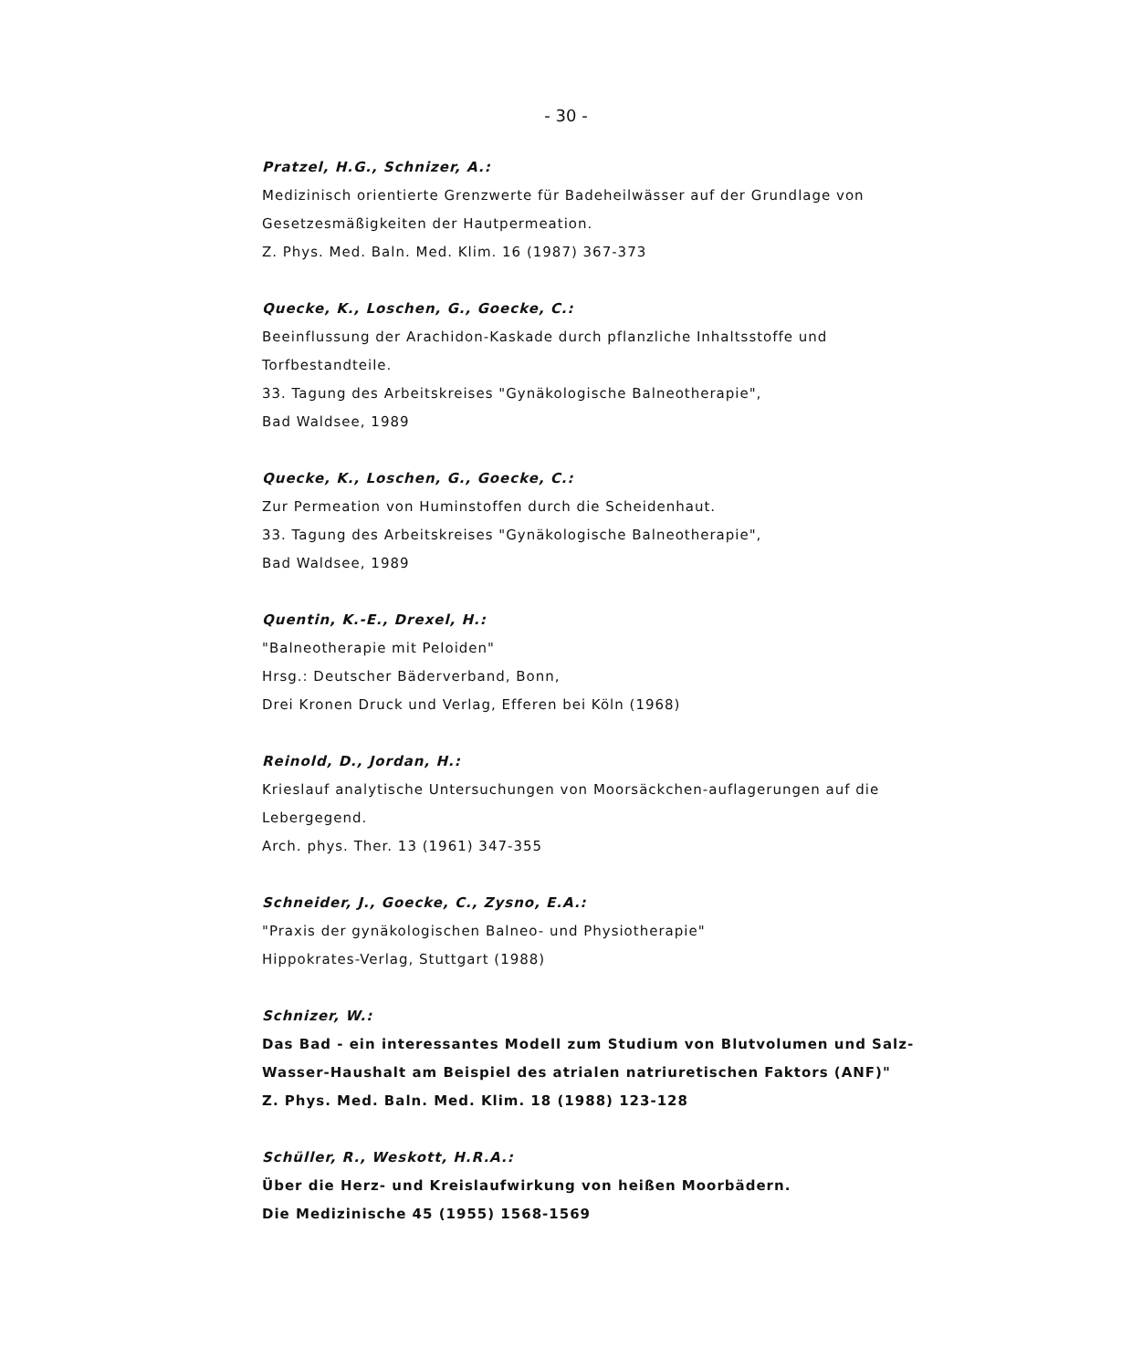- 30 -
Pratzel, H.G., Schnizer, A.:
Medizinisch orientierte Grenzwerte für Badeheilwässer auf der Grundlage von Gesetzesmäßigkeiten der Hautpermeation.
Z. Phys. Med. Baln. Med. Klim. 16 (1987) 367-373
Quecke, K., Loschen, G., Goecke, C.:
Beeinflussung der Arachidon-Kaskade durch pflanzliche Inhaltsstoffe und Torfbestandteile.
33. Tagung des Arbeitskreises "Gynäkologische Balneotherapie",
Bad Waldsee, 1989
Quecke, K., Loschen, G., Goecke, C.:
Zur Permeation von Huminstoffen durch die Scheidenhaut.
33. Tagung des Arbeitskreises "Gynäkologische Balneotherapie",
Bad Waldsee, 1989
Quentin, K.-E., Drexel, H.:
"Balneotherapie mit Peloiden"
Hrsg.: Deutscher Bäderverband, Bonn,
Drei Kronen Druck und Verlag, Efferen bei Köln (1968)
Reinold, D., Jordan, H.:
Krieslauf analytische Untersuchungen von Moorsäckchen-auflagerungen auf die Lebergegend.
Arch. phys. Ther. 13 (1961) 347-355
Schneider, J., Goecke, C., Zysno, E.A.:
"Praxis der gynäkologischen Balneo- und Physiotherapie"
Hippokrates-Verlag, Stuttgart (1988)
Schnizer, W.:
Das Bad - ein interessantes Modell zum Studium von Blutvolumen und Salz-Wasser-Haushalt am Beispiel des atrialen natriuretischen Faktors (ANF)"
Z. Phys. Med. Baln. Med. Klim. 18 (1988) 123-128
Schüller, R., Weskott, H.R.A.:
Über die Herz- und Kreislaufwirkung von heißen Moorbädern.
Die Medizinische 45 (1955) 1568-1569